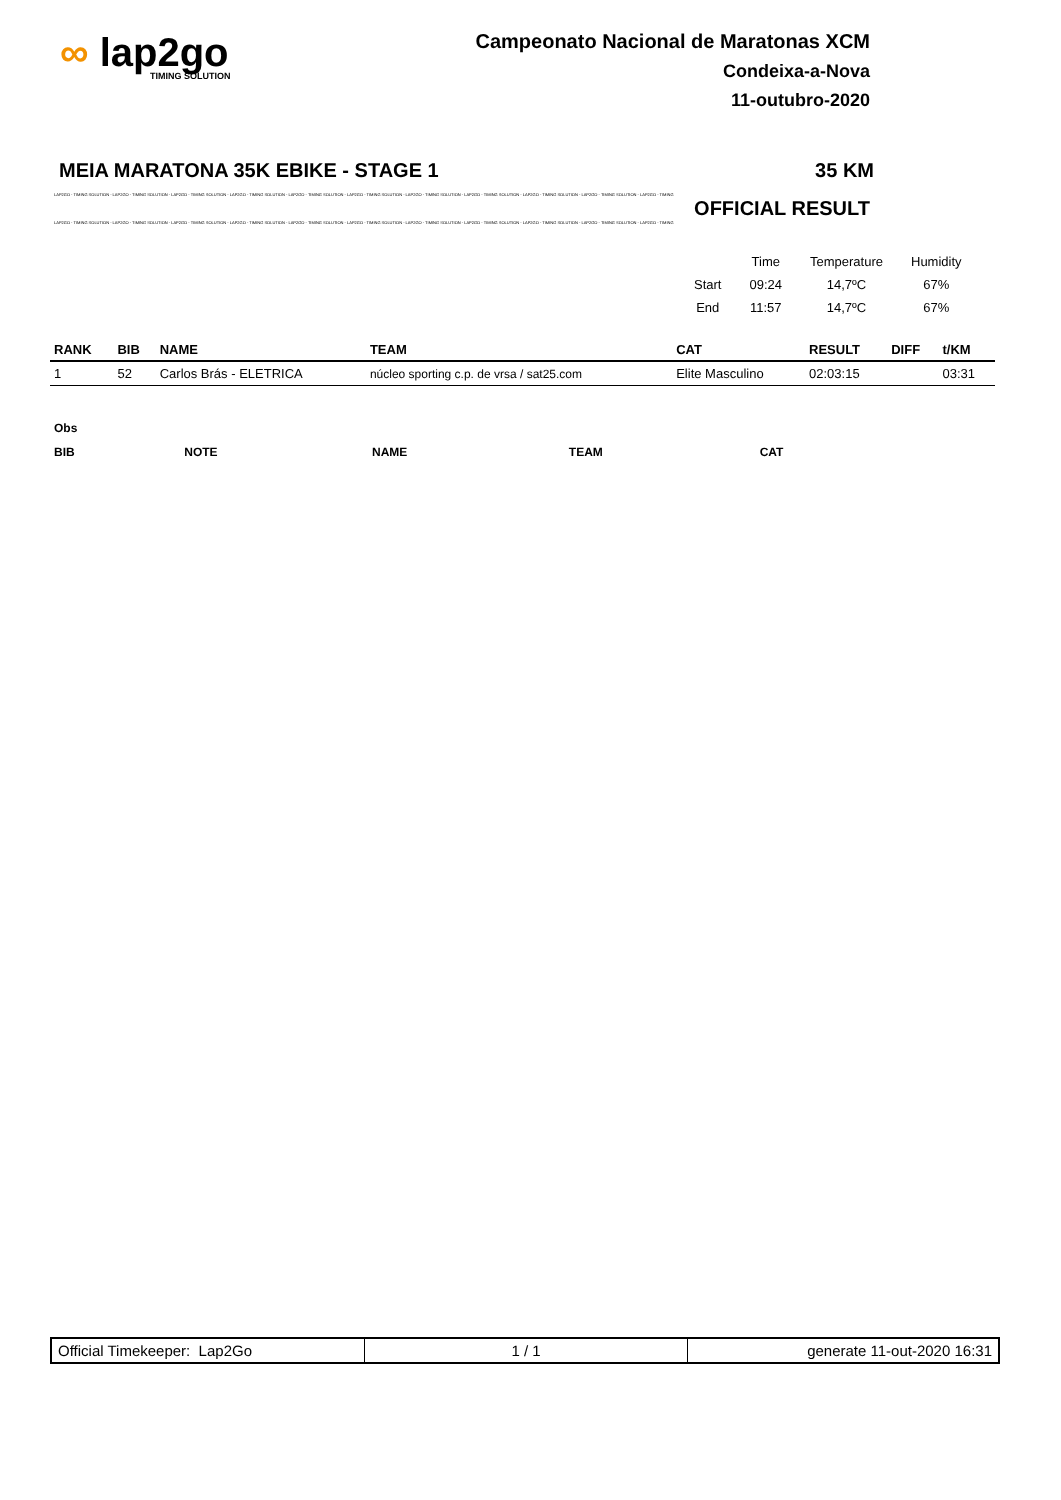∞ lap2go
TIMING SOLUTION
Campeonato Nacional de Maratonas XCM
Condeixa-a-Nova
11-outubro-2020
MEIA MARATONA 35K EBIKE - STAGE 1 35 KM
LAP2GO - TIMING SOLUTION - LAP2GO - TIMING SOLUTION - LAP2GO - TIMING SOLUTION - LAP2GO - TIMING SOLUTION - LAP2GO - TIMING SOLUTION - LAP2GO - TIMING SOLUTION - LAP2GO - TIMING SOLUTION - LAP2GO - TIMING SOLUTION - LAP2GO - TIMING SOLUTION - LAP2GO - TIMING SOLUTION - LAP2GO - TIMING
OFFICIAL RESULT
LAP2GO - TIMING SOLUTION - LAP2GO - TIMING SOLUTION - LAP2GO - TIMING SOLUTION - LAP2GO - TIMING SOLUTION - LAP2GO - TIMING SOLUTION - LAP2GO - TIMING SOLUTION - LAP2GO - TIMING SOLUTION - LAP2GO - TIMING SOLUTION - LAP2GO - TIMING SOLUTION - LAP2GO - TIMING SOLUTION - LAP2GO - TIMING
| | Time | Temperature | Humidity |
| Start | 09:24 | 14,7ºC | 67% |
| End | 11:57 | 14,7ºC | 67% |
| RANK | BIB | NAME | TEAM | CAT | RESULT | DIFF | t/KM |
| --- | --- | --- | --- | --- | --- | --- | --- |
| 1 | 52 | Carlos Brás - ELETRICA | núcleo sporting c.p. de vrsa / sat25.com | Elite Masculino | 02:03:15 | | 03:31 |
| Obs | | | | |
| BIB | NOTE | NAME | TEAM | CAT |
| Official Timekeeper: Lap2Go | 1 / 1 | generate 11-out-2020 16:31 |